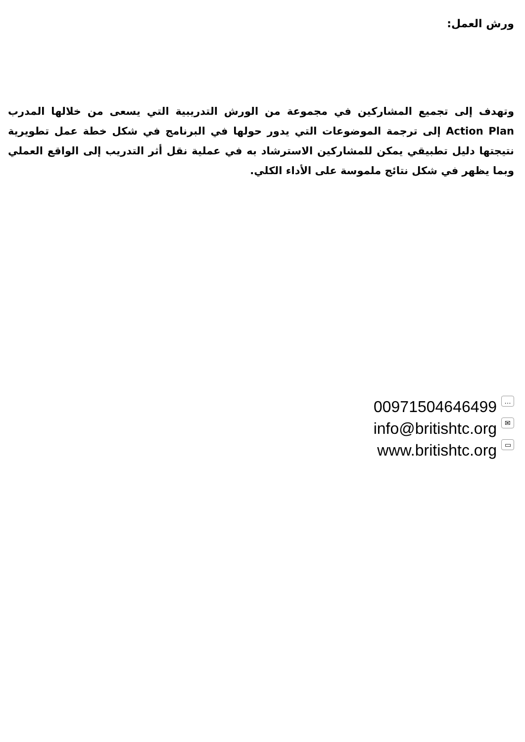ورش العمل:
وتهدف إلى تجميع المشاركين في مجموعة من الورش التدريبية التي يسعى من خلالها المدرب Action Plan إلى ترجمة الموضوعات التي يدور حولها في البرنامج في شكل خطة عمل تطويرية نتيجتها دليل تطبيقي يمكن للمشاركين الاسترشاد به في عملية نقل أثر التدريب إلى الواقع العملي وبما يظهر في شكل نتائج ملموسة على الأداء الكلي.
00971504646499 …
info@britishtc.org ✉
www.britishtc.org ▭